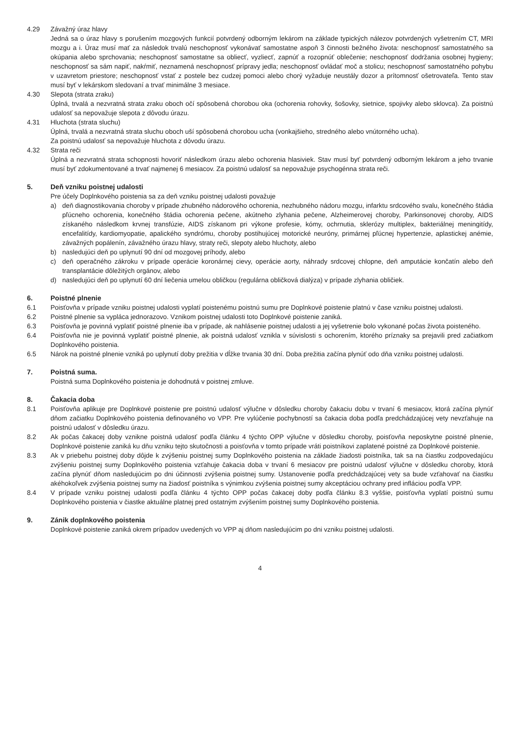4.29 Závažný úraz hlavy
Jedná sa o úraz hlavy s porušením mozgových funkcií potvrdený odborným lekárom na základe typických nálezov potvrdených vyšetrením CT, MRI mozgu a i. Úraz musí mať za následok trvalú neschopnosť vykonávať samostatne aspoň 3 činnosti bežného života: neschopnosť samostatného sa okúpania alebo sprchovania; neschopnosť samostatne sa obliecť, vyzliecť, zapnúť a rozopnúť oblečenie; neschopnosť dodržania osobnej hygieny; neschopnosť sa sám napiť, nakŕmiť, neznamená neschopnosť prípravy jedla; neschopnosť ovládať moč a stolicu; neschopnosť samostatného pohybu v uzavretom priestore; neschopnosť vstať z postele bez cudzej pomoci alebo chorý vyžaduje neustály dozor a prítomnosť ošetrovateľa. Tento stav musí byť v lekárskom sledovaní a trvať minimálne 3 mesiace.
4.30 Slepota (strata zraku)
Úplná, trvalá a nezvratná strata zraku oboch očí spôsobená chorobou oka (ochorenia rohovky, šošovky, sietnice, spojivky alebo sklovca). Za poistnú udalosť sa nepovažuje slepota z dôvodu úrazu.
4.31 Hluchota (strata sluchu)
Úplná, trvalá a nezvratná strata sluchu oboch uší spôsobená chorobou ucha (vonkajšieho, stredného alebo vnútorného ucha).
Za poistnú udalosť sa nepovažuje hluchota z dôvodu úrazu.
4.32 Strata reči
Úplná a nezvratná strata schopnosti hovoriť následkom úrazu alebo ochorenia hlasiviek. Stav musí byť potvrdený odborným lekárom a jeho trvanie musí byť zdokumentované a trvať najmenej 6 mesiacov. Za poistnú udalosť sa nepovažuje psychogénna strata reči.
5. Deň vzniku poistnej udalosti
Pre účely Doplnkového poistenia sa za deň vzniku poistnej udalosti považuje
a) deň diagnostikovania choroby v prípade zhubného nádorového ochorenia, nezhubného nádoru mozgu, infarktu srdcového svalu, konečného štádia pľúcneho ochorenia, konečného štádia ochorenia pečene, akútneho zlyhania pečene, Alzheimerovej choroby, Parkinsonovej choroby, AIDS získaného následkom krvnej transfúzie, AIDS získanom pri výkone profesie, kómy, ochrnutia, sklerózy multiplex, bakteriálnej meningitídy, encefalitídy, kardiomyopatie, apalického syndrómu, choroby postihujúcej motorické neuróny, primárnej pľúcnej hypertenzie, aplastickej anémie, závažných popálenín, závažného úrazu hlavy, straty reči, slepoty alebo hluchoty, alebo
b) nasledujúci deň po uplynutí 90 dní od mozgovej príhody, alebo
c) deň operačného zákroku v prípade operácie koronárnej cievy, operácie aorty, náhrady srdcovej chlopne, deň amputácie končatín alebo deň transplantácie dôležitých orgánov, alebo
d) nasledujúci deň po uplynutí 60 dní liečenia umelou obličkou (regulárna obličková dialýza) v prípade zlyhania obličiek.
6. Poistné plnenie
6.1 Poisťovňa v prípade vzniku poistnej udalosti vyplatí poistenému poistnú sumu pre Doplnkové poistenie platnú v čase vzniku poistnej udalosti.
6.2 Poistné plnenie sa vypláca jednorazovo. Vznikom poistnej udalosti toto Doplnkové poistenie zaniká.
6.3 Poisťovňa je povinná vyplatiť poistné plnenie iba v prípade, ak nahlásenie poistnej udalosti a jej vyšetrenie bolo vykonané počas života poisteného.
6.4 Poisťovňa nie je povinná vyplatiť poistné plnenie, ak poistná udalosť vznikla v súvislosti s ochorením, ktorého príznaky sa prejavili pred začiatkom Doplnkového poistenia.
6.5 Nárok na poistné plnenie vzniká po uplynutí doby prežitia v dĺžke trvania 30 dní. Doba prežitia začína plynúť odo dňa vzniku poistnej udalosti.
7. Poistná suma.
Poistná suma Doplnkového poistenia je dohodnutá v poistnej zmluve.
8. Čakacia doba
8.1 Poisťovňa aplikuje pre Doplnkové poistenie pre poistnú udalosť výlučne v dôsledku choroby čakaciu dobu v trvaní 6 mesiacov, ktorá začína plynúť dňom začiatku Doplnkového poistenia definovaného vo VPP. Pre vylúčenie pochybností sa čakacia doba podľa predchádzajúcej vety nevzťahuje na poistnú udalosť v dôsledku úrazu.
8.2 Ak počas čakacej doby vznikne poistná udalosť podľa článku 4 týchto OPP výlučne v dôsledku choroby, poisťovňa neposkytne poistné plnenie, Doplnkové poistenie zaniká ku dňu vzniku tejto skutočnosti a poisťovňa v tomto prípade vráti poistníkovi zaplatené poistné za Doplnkové poistenie.
8.3 Ak v priebehu poistnej doby dôjde k zvýšeniu poistnej sumy Doplnkového poistenia na základe žiadosti poistníka, tak sa na čiastku zodpovedajúcu zvýšeniu poistnej sumy Doplnkového poistenia vzťahuje čakacia doba v trvaní 6 mesiacov pre poistnú udalosť výlučne v dôsledku choroby, ktorá začína plynúť dňom nasledujúcim po dni účinnosti zvýšenia poistnej sumy. Ustanovenie podľa predchádzajúcej vety sa bude vzťahovať na čiastku akéhokoľvek zvýšenia poistnej sumy na žiadosť poistníka s výnimkou zvýšenia poistnej sumy akceptáciou ochrany pred infláciou podľa VPP.
8.4 V prípade vzniku poistnej udalosti podľa článku 4 týchto OPP počas čakacej doby podľa článku 8.3 vyššie, poisťovňa vyplatí poistnú sumu Doplnkového poistenia v čiastke aktuálne platnej pred ostatným zvýšením poistnej sumy Doplnkového poistenia.
9. Zánik doplnkového poistenia
Doplnkové poistenie zaniká okrem prípadov uvedených vo VPP aj dňom nasledujúcim po dni vzniku poistnej udalosti.
4